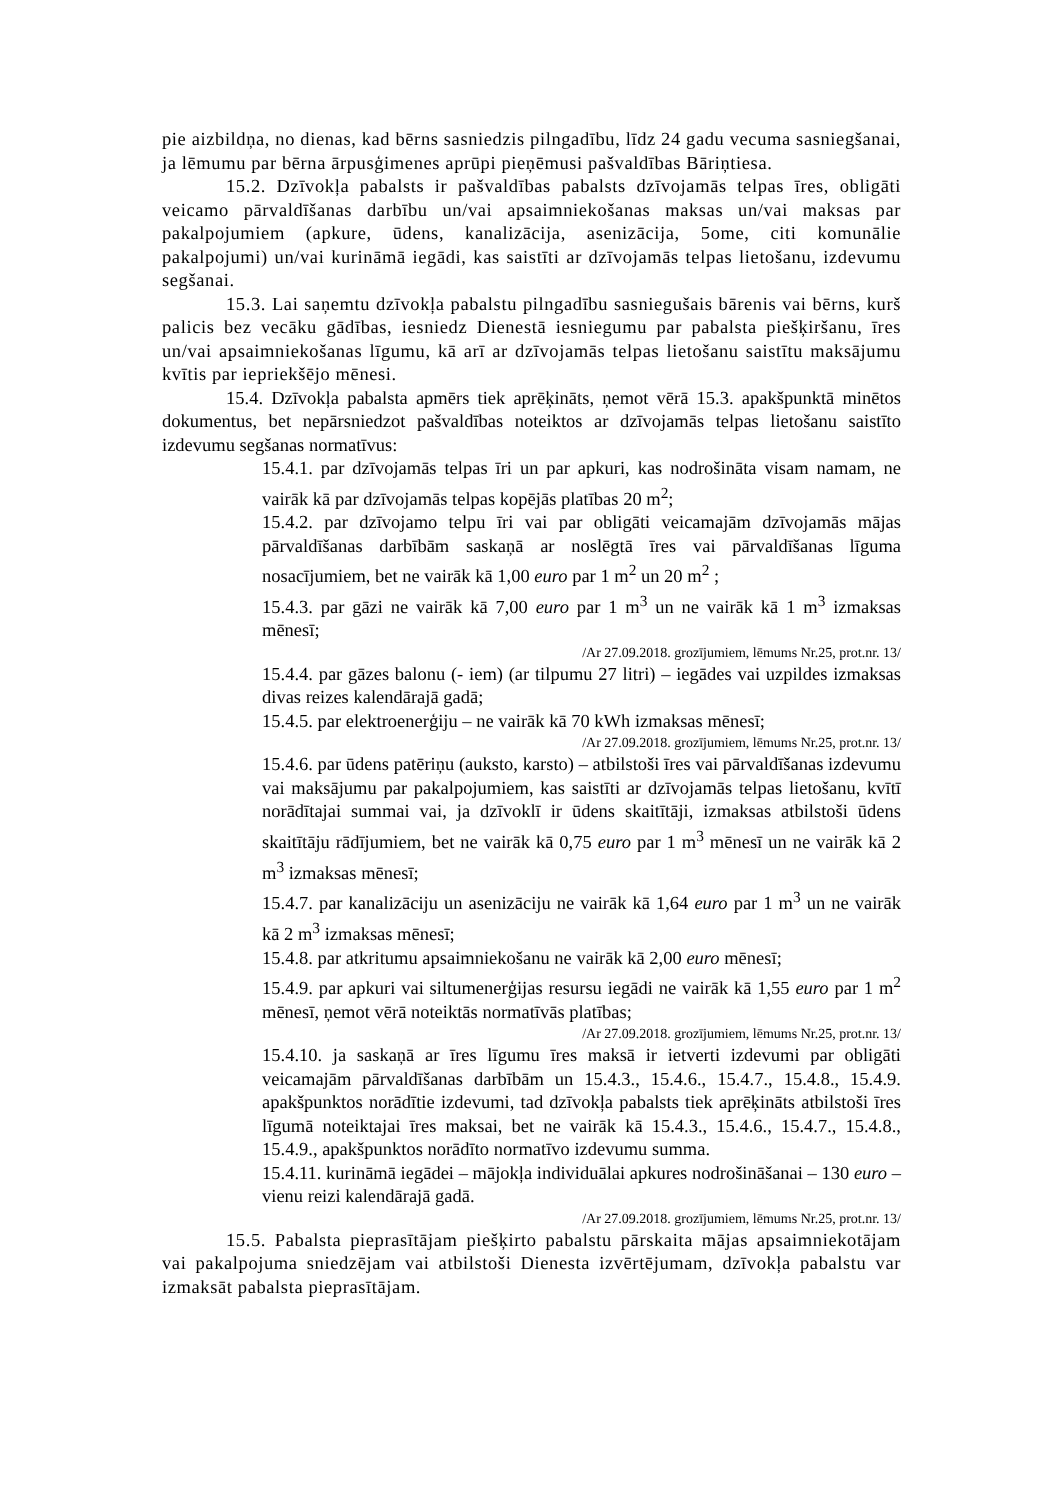pie aizbildņa, no dienas, kad bērns sasniedzis pilngadību, līdz 24 gadu vecuma sasniegšanai, ja lēmumu par bērna ārpusģimenes aprūpi pieņēmusi pašvaldības Bāriņtiesa.
15.2. Dzīvokļa pabalsts ir pašvaldības pabalsts dzīvojamās telpas īres, obligāti veicamo pārvaldīšanas darbību un/vai apsaimniekošanas maksas un/vai maksas par pakalpojumiem (apkure, ūdens, kanalizācija, asenizācija, 5ome, citi komunālie pakalpojumi) un/vai kurināmā iegādi, kas saistīti ar dzīvojamās telpas lietošanu, izdevumu segšanai.
15.3. Lai saņemtu dzīvokļa pabalstu pilngadību sasniegušais bārenis vai bērns, kurš palicis bez vecāku gādības, iesniedz Dienestā iesniegumu par pabalsta piešķiršanu, īres un/vai apsaimniekošanas līgumu, kā arī ar dzīvojamās telpas lietošanu saistītu maksājumu kvītis par iepriekšējo mēnesi.
15.4. Dzīvokļa pabalsta apmērs tiek aprēķināts, ņemot vērā 15.3. apakšpunktā minētos dokumentus, bet nepārsniedzot pašvaldības noteiktos ar dzīvojamās telpas lietošanu saistīto izdevumu segšanas normatīvus:
15.4.1. par dzīvojamās telpas īri un par apkuri, kas nodrošināta visam namam, ne vairāk kā par dzīvojamās telpas kopējās platības 20 m<sup>2</sup>;
15.4.2. par dzīvojamo telpu īri vai par obligāti veicamajām dzīvojamās mājas pārvaldīšanas darbībām saskaņā ar noslēgtā īres vai pārvaldīšanas līguma nosacījumiem, bet ne vairāk kā 1,00 euro par 1 m<sup>2</sup> un 20 m<sup>2</sup> ;
15.4.3. par gāzi ne vairāk kā 7,00 euro par 1 m<sup>3</sup> un ne vairāk kā 1 m<sup>3</sup> izmaksas mēnesī;
/Ar 27.09.2018. grozījumiem, lēmums Nr.25, prot.nr. 13/
15.4.4. par gāzes balonu (- iem) (ar tilpumu 27 litri) – iegādes vai uzpildes izmaksas divas reizes kalendārajā gadā;
15.4.5. par elektroenerģiju – ne vairāk kā 70 kWh izmaksas mēnesī;
/Ar 27.09.2018. grozījumiem, lēmums Nr.25, prot.nr. 13/
15.4.6. par ūdens patēriņu (auksto, karsto) – atbilstoši īres vai pārvaldīšanas izdevumu vai maksājumu par pakalpojumiem, kas saistīti ar dzīvojamās telpas lietošanu, kvītī norādītajai summai vai, ja dzīvoklī ir ūdens skaitītāji, izmaksas atbilstoši ūdens skaitītāju rādījumiem, bet ne vairāk kā 0,75 euro par 1 m<sup>3</sup> mēnesī un ne vairāk kā 2 m<sup>3</sup> izmaksas mēnesī;
15.4.7. par kanalizāciju un asenizāciju ne vairāk kā 1,64 euro par 1 m<sup>3</sup> un ne vairāk kā 2 m<sup>3</sup> izmaksas mēnesī;
15.4.8. par atkritumu apsaimniekošanu ne vairāk kā 2,00 euro mēnesī;
15.4.9. par apkuri vai siltumenerģijas resursu iegādi ne vairāk kā 1,55 euro par 1 m<sup>2</sup> mēnesī, ņemot vērā noteiktās normatīvās platības;
/Ar 27.09.2018. grozījumiem, lēmums Nr.25, prot.nr. 13/
15.4.10. ja saskaņā ar īres līgumu īres maksā ir ietverti izdevumi par obligāti veicamajām pārvaldīšanas darbībām un 15.4.3., 15.4.6., 15.4.7., 15.4.8., 15.4.9. apakšpunktos norādītie izdevumi, tad dzīvokļa pabalsts tiek aprēķināts atbilstoši īres līgumā noteiktajai īres maksai, bet ne vairāk kā 15.4.3., 15.4.6., 15.4.7., 15.4.8., 15.4.9., apakšpunktos norādīto normatīvo izdevumu summa.
15.4.11. kurināmā iegādei – mājokļa individuālai apkures nodrošināšanai – 130 euro – vienu reizi kalendārajā gadā.
/Ar 27.09.2018. grozījumiem, lēmums Nr.25, prot.nr. 13/
15.5. Pabalsta pieprasītājam piešķirto pabalstu pārskaita mājas apsaimniekotājam vai pakalpojuma sniedzējam vai atbilstoši Dienesta izvērtējumam, dzīvokļa pabalstu var izmaksāt pabalsta pieprasītājam.